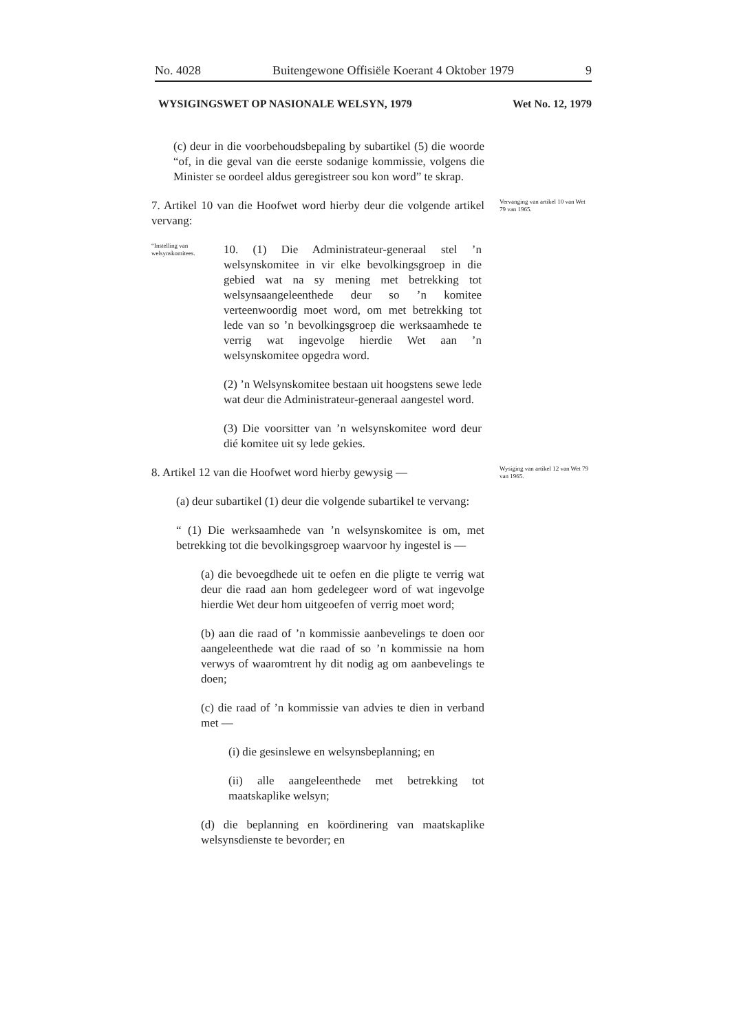No. 4028 Buitengewone Offisiële Koerant 4 Oktober 1979 9
WYSIGINGSWET OP NASIONALE WELSYN, 1979 Wet No. 12, 1979
(c) deur in die voorbehoudsbepaling by subartikel (5) die woorde “of, in die geval van die eerste sodanige kommissie, volgens die Minister se oordeel aldus geregistreer sou kon word” te skrap.
7. Artikel 10 van die Hoofwet word hierby deur die volgende artikel vervang:
Vervanging van artikel 10 van Wet 79 van 1965.
“Instelling van welsynskomitees.
10. (1) Die Administrateur-generaal stel ’n welsynskomitee in vir elke bevolkingsgroep in die gebied wat na sy mening met betrekking tot welsynsaangeleenthede deur so ’n komitee verteenwoordig moet word, om met betrekking tot lede van so ’n bevolkingsgroep die werksaamhede te verrig wat ingevolge hierdie Wet aan ’n welsynskomitee opgedra word.
(2) ’n Welsynskomitee bestaan uit hoogstens sewe lede wat deur die Administrateur-generaal aangestel word.
(3) Die voorsitter van ’n welsynskomitee word deur dié komitee uit sy lede gekies.
8. Artikel 12 van die Hoofwet word hierby gewysig —
Wysiging van artikel 12 van Wet 79 van 1965.
(a) deur subartikel (1) deur die volgende subartikel te vervang:
“ (1) Die werksaamhede van ’n welsynskomitee is om, met betrekking tot die bevolkingsgroep waarvoor hy ingestel is —
(a) die bevoegdhede uit te oefen en die pligte te verrig wat deur die raad aan hom gedelegeer word of wat ingevolge hierdie Wet deur hom uitgeoefen of verrig moet word;
(b) aan die raad of ’n kommissie aanbevelings te doen oor aangeleenthede wat die raad of so ’n kommissie na hom verwys of waaromtrent hy dit nodig ag om aanbevelings te doen;
(c) die raad of ’n kommissie van advies te dien in verband met —
(i) die gesinslewe en welsynsbeplanning; en
(ii) alle aangeleenthede met betrekking tot maatskaplike welsyn;
(d) die beplanning en koördinering van maatskaplike welsynsdienste te bevorder; en